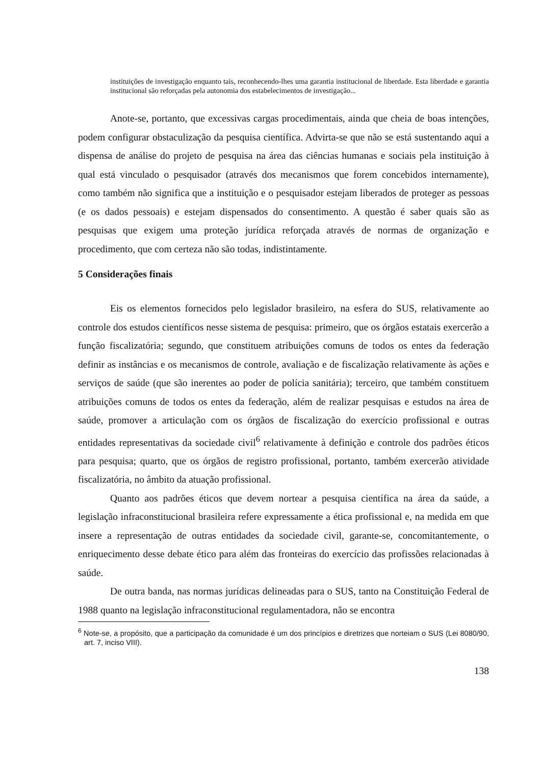instituições de investigação enquanto tais, reconhecendo-lhes uma garantia institucional de liberdade. Esta liberdade e garantia institucional são reforçadas pela autonomia dos estabelecimentos de investigação...
Anote-se, portanto, que excessivas cargas procedimentais, ainda que cheia de boas intenções, podem configurar obstaculização da pesquisa científica. Advirta-se que não se está sustentando aqui a dispensa de análise do projeto de pesquisa na área das ciências humanas e sociais pela instituição à qual está vinculado o pesquisador (através dos mecanismos que forem concebidos internamente), como também não significa que a instituição e o pesquisador estejam liberados de proteger as pessoas (e os dados pessoais) e estejam dispensados do consentimento. A questão é saber quais são as pesquisas que exigem uma proteção jurídica reforçada através de normas de organização e procedimento, que com certeza não são todas, indistintamente.
5 Considerações finais
Eis os elementos fornecidos pelo legislador brasileiro, na esfera do SUS, relativamente ao controle dos estudos científicos nesse sistema de pesquisa: primeiro, que os órgãos estatais exercerão a função fiscalizatória; segundo, que constituem atribuições comuns de todos os entes da federação definir as instâncias e os mecanismos de controle, avaliação e de fiscalização relativamente às ações e serviços de saúde (que são inerentes ao poder de polícia sanitária); terceiro, que também constituem atribuições comuns de todos os entes da federação, além de realizar pesquisas e estudos na área de saúde, promover a articulação com os órgãos de fiscalização do exercício profissional e outras entidades representativas da sociedade civil<sup>6</sup> relativamente à definição e controle dos padrões éticos para pesquisa; quarto, que os órgãos de registro profissional, portanto, também exercerão atividade fiscalizatória, no âmbito da atuação profissional.
Quanto aos padrões éticos que devem nortear a pesquisa científica na área da saúde, a legislação infraconstitucional brasileira refere expressamente a ética profissional e, na medida em que insere a representação de outras entidades da sociedade civil, garante-se, concomitantemente, o enriquecimento desse debate ético para além das fronteiras do exercício das profissões relacionadas à saúde.
De outra banda, nas normas jurídicas delineadas para o SUS, tanto na Constituição Federal de 1988 quanto na legislação infraconstitucional regulamentadora, não se encontra
<sup>6</sup> Note-se, a propósito, que a participação da comunidade é um dos princípios e diretrizes que norteiam o SUS (Lei 8080/90, art. 7, inciso VIII).
138